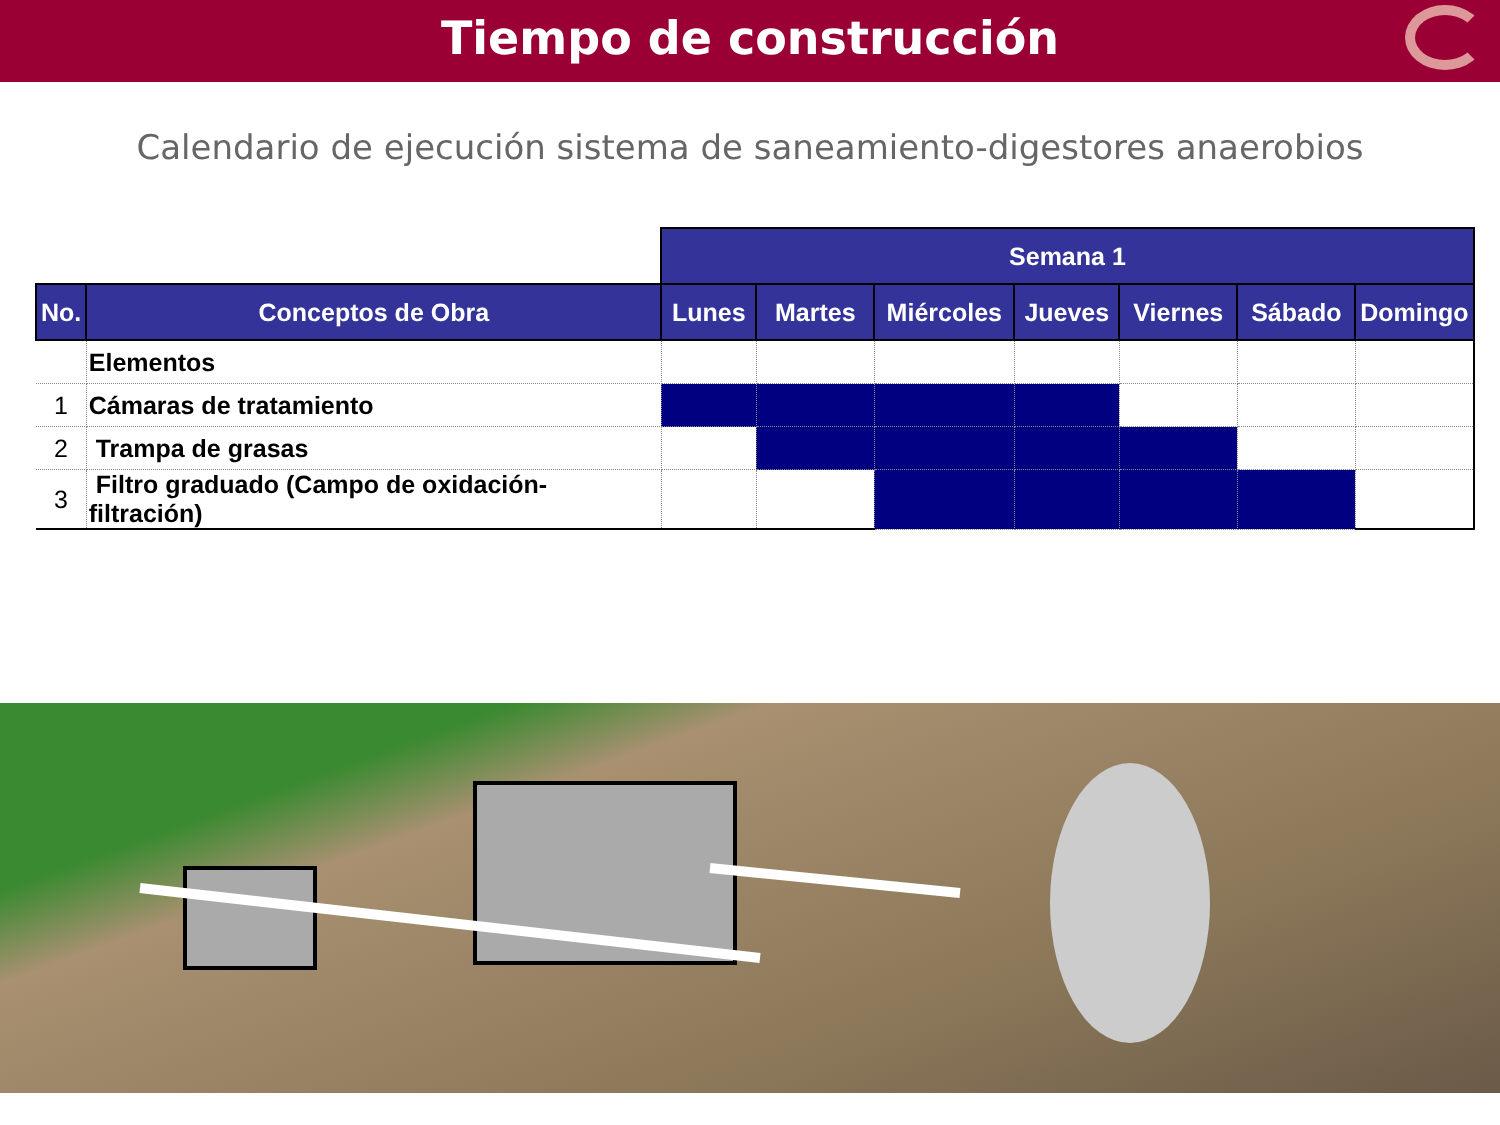Tiempo de construcción
Calendario de ejecución sistema de saneamiento-digestores anaerobios
| | | Semana 1 | | | | | | |
| --- | --- | --- | --- | --- | --- | --- | --- | --- |
| No. | Conceptos de Obra | Lunes | Martes | Miércoles | Jueves | Viernes | Sábado | Domingo |
| | Elementos | | | | | | | |
| 1 | Cámaras de tratamiento | | | | | | | |
| 2 | Trampa de grasas | | | | | | | |
| 3 | Filtro graduado (Campo de oxidación-filtración) | | | | | | | |